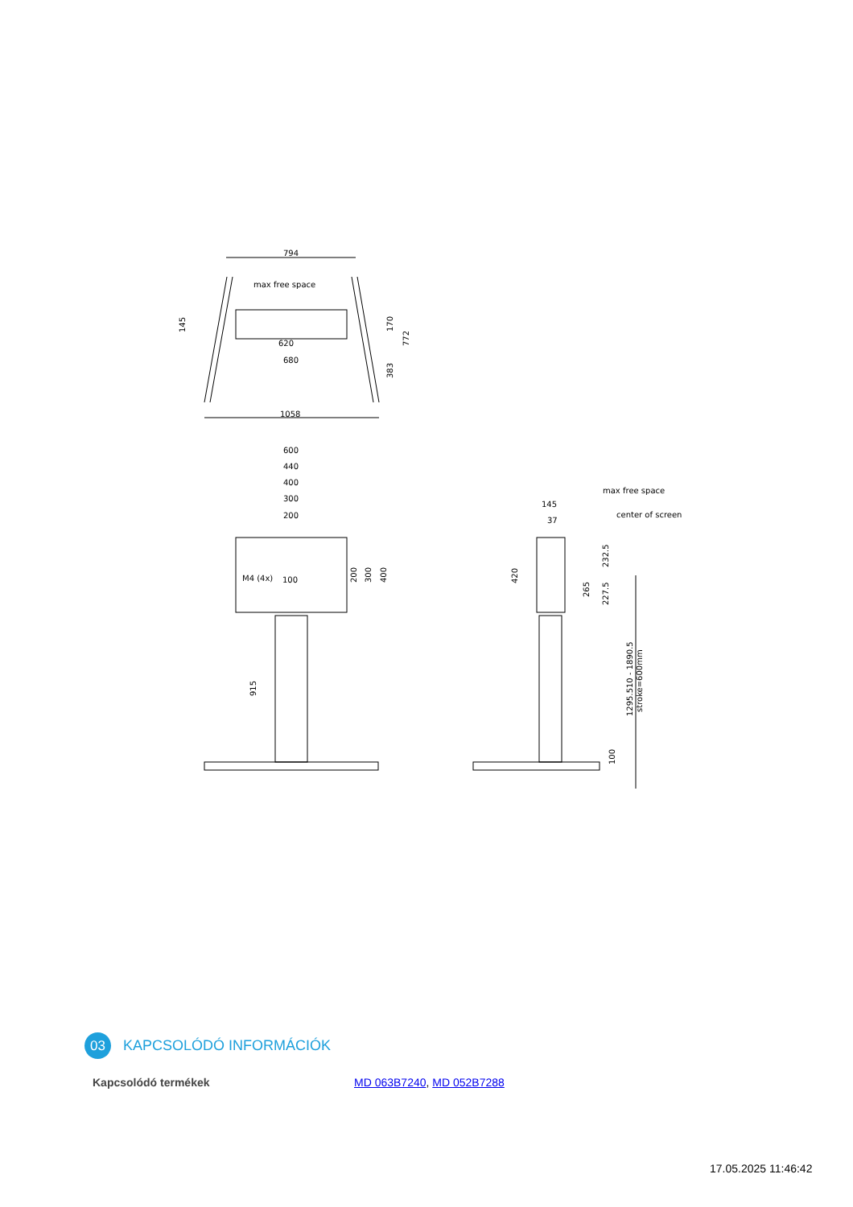794
max free space
620
680
1058
600
440
400
300
200
M4 (4x)
100
max free space
center of screen
145
37
145
170
772
383
200
300
400
915
420
265
232.5
227.5
1295.510 - 1890.5
stroke=600mm
100
03
KAPCSOLÓDÓ INFORMÁCIÓK
Kapcsolódó termékek MD 063B7240, MD 052B7288
17.05.2025 11:46:42